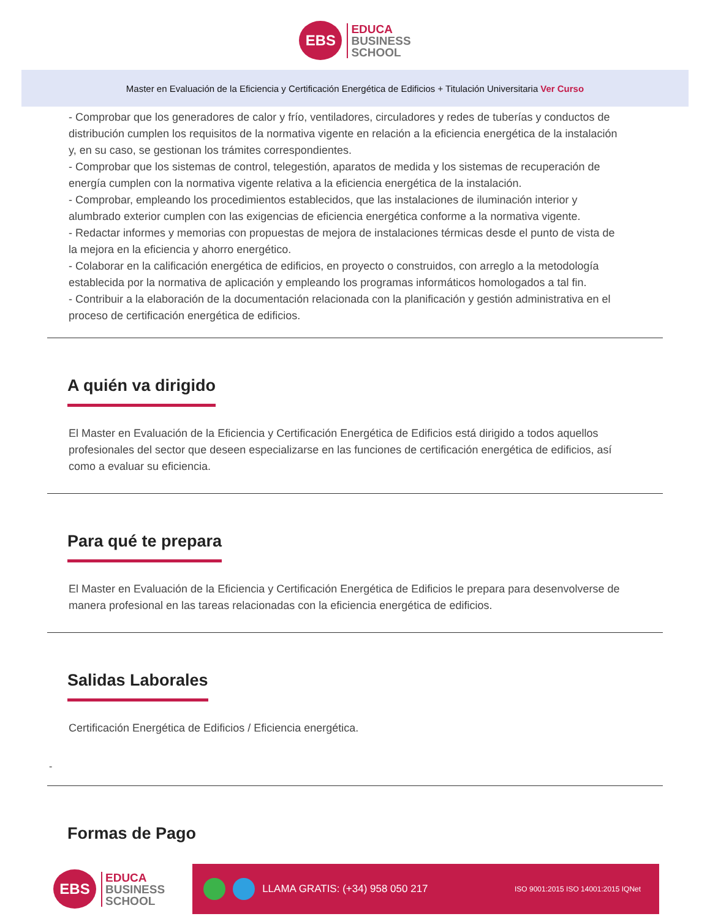EBS
EDUCA
BUSINESS
SCHOOL
Master en Evaluación de la Eficiencia y Certificación Energética de Edificios + Titulación Universitaria Ver Curso
- Comprobar que los generadores de calor y frío, ventiladores, circuladores y redes de tuberías y conductos de distribución cumplen los requisitos de la normativa vigente en relación a la eficiencia energética de la instalación y, en su caso, se gestionan los trámites correspondientes.
- Comprobar que los sistemas de control, telegestión, aparatos de medida y los sistemas de recuperación de energía cumplen con la normativa vigente relativa a la eficiencia energética de la instalación.
- Comprobar, empleando los procedimientos establecidos, que las instalaciones de iluminación interior y alumbrado exterior cumplen con las exigencias de eficiencia energética conforme a la normativa vigente.
- Redactar informes y memorias con propuestas de mejora de instalaciones térmicas desde el punto de vista de la mejora en la eficiencia y ahorro energético.
- Colaborar en la calificación energética de edificios, en proyecto o construidos, con arreglo a la metodología establecida por la normativa de aplicación y empleando los programas informáticos homologados a tal fin.
- Contribuir a la elaboración de la documentación relacionada con la planificación y gestión administrativa en el proceso de certificación energética de edificios.
A quién va dirigido
El Master en Evaluación de la Eficiencia y Certificación Energética de Edificios está dirigido a todos aquellos profesionales del sector que deseen especializarse en las funciones de certificación energética de edificios, así como a evaluar su eficiencia.
Para qué te prepara
El Master en Evaluación de la Eficiencia y Certificación Energética de Edificios le prepara para desenvolverse de manera profesional en las tareas relacionadas con la eficiencia energética de edificios.
Salidas Laborales
Certificación Energética de Edificios / Eficiencia energética.
-
Formas de Pago
EBS
EDUCA
BUSINESS
SCHOOL
LLAMA GRATIS: (+34) 958 050 217 ISO 9001:2015 ISO 14001:2015 IQNet